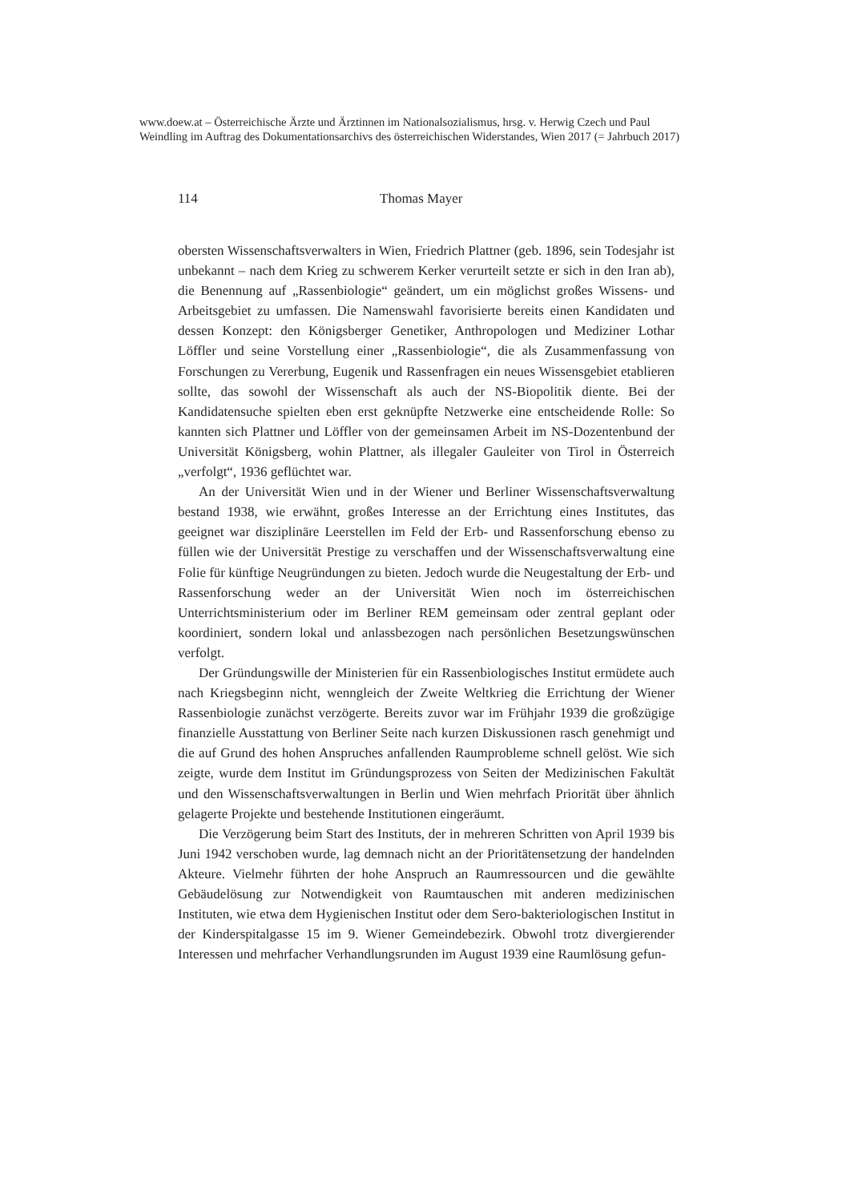www.doew.at – Österreichische Ärzte und Ärztinnen im Nationalsozialismus, hrsg. v. Herwig Czech und Paul Weindling im Auftrag des Dokumentationsarchivs des österreichischen Widerstandes, Wien 2017 (= Jahrbuch 2017)
114 Thomas Mayer
obersten Wissenschaftsverwalters in Wien, Friedrich Plattner (geb. 1896, sein Todesjahr ist unbekannt – nach dem Krieg zu schwerem Kerker verurteilt setzte er sich in den Iran ab), die Benennung auf „Rassenbiologie“ geändert, um ein möglichst großes Wissens- und Arbeitsgebiet zu umfassen. Die Namenswahl favorisierte bereits einen Kandidaten und dessen Konzept: den Königsberger Genetiker, Anthropologen und Mediziner Lothar Löffler und seine Vorstellung einer „Rassenbiologie“, die als Zusammenfassung von Forschungen zu Vererbung, Eugenik und Rassenfragen ein neues Wissensgebiet etablieren sollte, das sowohl der Wissenschaft als auch der NS-Biopolitik diente. Bei der Kandidatensuche spielten eben erst geknüpfte Netzwerke eine entscheidende Rolle: So kannten sich Plattner und Löffler von der gemeinsamen Arbeit im NS-Dozentenbund der Universität Königsberg, wohin Plattner, als illegaler Gauleiter von Tirol in Österreich „verfolgt“, 1936 geflüchtet war.
An der Universität Wien und in der Wiener und Berliner Wissenschaftsverwaltung bestand 1938, wie erwähnt, großes Interesse an der Errichtung eines Institutes, das geeignet war disziplinäre Leerstellen im Feld der Erb- und Rassenforschung ebenso zu füllen wie der Universität Prestige zu verschaffen und der Wissenschaftsverwaltung eine Folie für künftige Neugründungen zu bieten. Jedoch wurde die Neugestaltung der Erb- und Rassenforschung weder an der Universität Wien noch im österreichischen Unterrichtsministerium oder im Berliner REM gemeinsam oder zentral geplant oder koordiniert, sondern lokal und anlassbezogen nach persönlichen Besetzungswünschen verfolgt.
Der Gründungswille der Ministerien für ein Rassenbiologisches Institut ermüdete auch nach Kriegsbeginn nicht, wenngleich der Zweite Weltkrieg die Errichtung der Wiener Rassenbiologie zunächst verzögerte. Bereits zuvor war im Frühjahr 1939 die großzügige finanzielle Ausstattung von Berliner Seite nach kurzen Diskussionen rasch genehmigt und die auf Grund des hohen Anspruches anfallenden Raumprobleme schnell gelöst. Wie sich zeigte, wurde dem Institut im Gründungsprozess von Seiten der Medizinischen Fakultät und den Wissenschaftsverwaltungen in Berlin und Wien mehrfach Priorität über ähnlich gelagerte Projekte und bestehende Institutionen eingeräumt.
Die Verzögerung beim Start des Instituts, der in mehreren Schritten von April 1939 bis Juni 1942 verschoben wurde, lag demnach nicht an der Prioritätensetzung der handelnden Akteure. Vielmehr führten der hohe Anspruch an Raumressourcen und die gewählte Gebäudelösung zur Notwendigkeit von Raumtauschen mit anderen medizinischen Instituten, wie etwa dem Hygienischen Institut oder dem Sero-bakteriologischen Institut in der Kinderspitalgasse 15 im 9. Wiener Gemeindebezirk. Obwohl trotz divergierender Interessen und mehrfacher Verhandlungsrunden im August 1939 eine Raumlösung gefun-